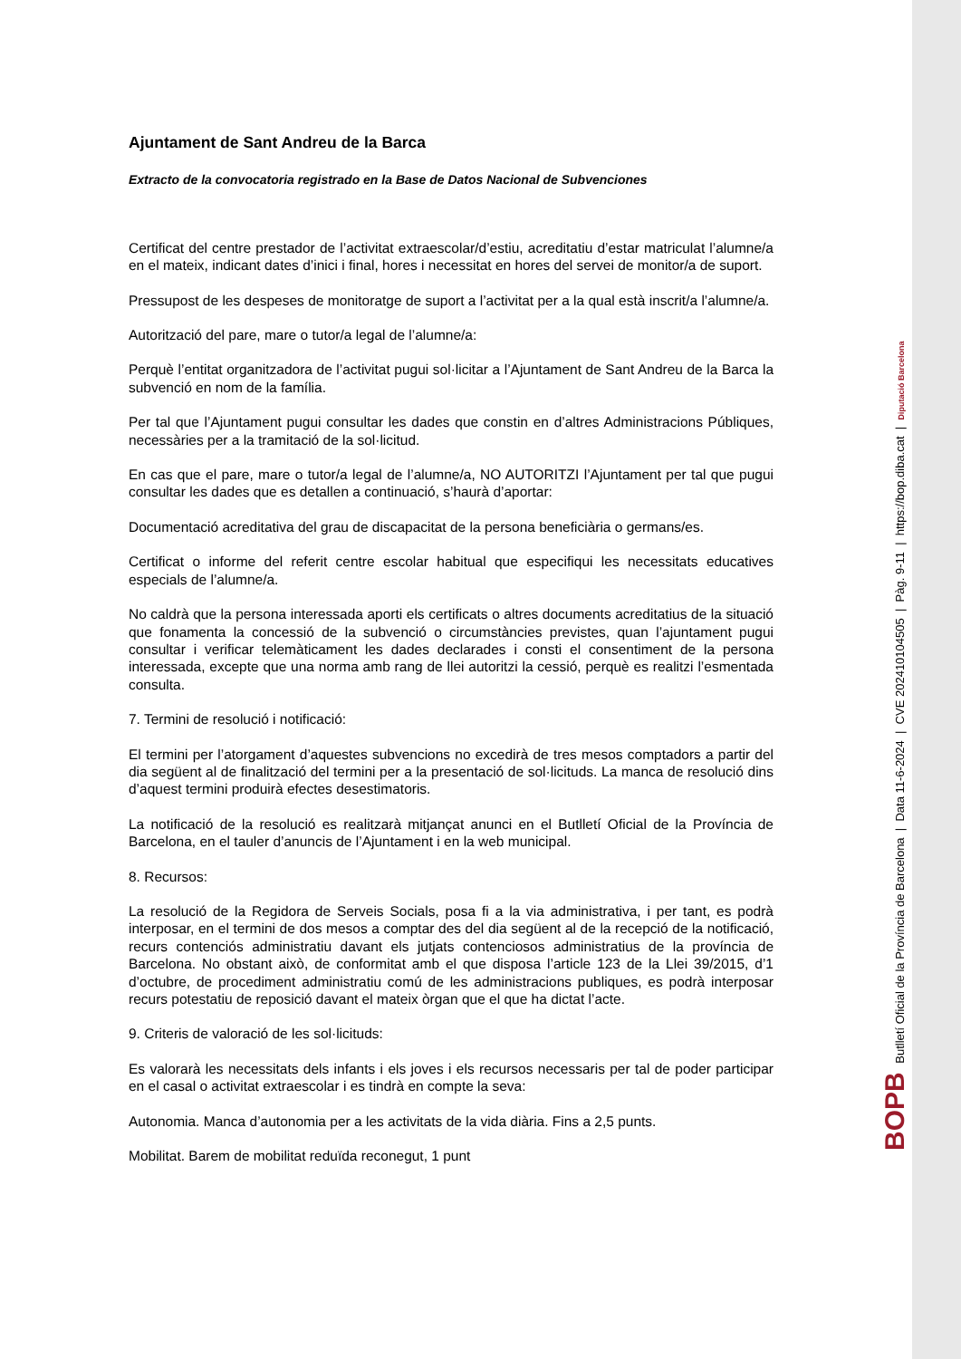Ajuntament de Sant Andreu de la Barca
Extracto de la convocatoria registrado en la Base de Datos Nacional de Subvenciones
Certificat del centre prestador de l’activitat extraescolar/d’estiu, acreditatiu d’estar matriculat l’alumne/a en el mateix, indicant dates d’inici i final, hores i necessitat en hores del servei de monitor/a de suport.
Pressupost de les despeses de monitoratge de suport a l’activitat per a la qual està inscrit/a l’alumne/a.
Autorització del pare, mare o tutor/a legal de l’alumne/a:
Perquè l’entitat organitzadora de l’activitat pugui sol·licitar a l’Ajuntament de Sant Andreu de la Barca la subvenció en nom de la família.
Per tal que l’Ajuntament pugui consultar les dades que constin en d’altres Administracions Públiques, necessàries per a la tramitació de la sol·licitud.
En cas que el pare, mare o tutor/a legal de l’alumne/a, NO AUTORITZI l’Ajuntament per tal que pugui consultar les dades que es detallen a continuació, s’haurà d’aportar:
Documentació acreditativa del grau de discapacitat de la persona beneficiària o germans/es.
Certificat o informe del referit centre escolar habitual que especifiqui les necessitats educatives especials de l’alumne/a.
No caldrà que la persona interessada aporti els certificats o altres documents acreditatius de la situació que fonamenta la concessió de la subvenció o circumstàncies previstes, quan l’ajuntament pugui consultar i verificar telemàticament les dades declarades i consti el consentiment de la persona interessada, excepte que una norma amb rang de llei autoritzi la cessió, perquè es realitzi l’esmentada consulta.
7. Termini de resolució i notificació:
El termini per l’atorgament d’aquestes subvencions no excedirà de tres mesos comptadors a partir del dia següent al de finalització del termini per a la presentació de sol·licituds. La manca de resolució dins d’aquest termini produirà efectes desestimatoris.
La notificació de la resolució es realitzarà mitjançat anunci en el Butlletí Oficial de la Província de Barcelona, en el tauler d’anuncis de l’Ajuntament i en la web municipal.
8. Recursos:
La resolució de la Regidora de Serveis Socials, posa fi a la via administrativa, i per tant, es podrà interposar, en el termini de dos mesos a comptar des del dia següent al de la recepció de la notificació, recurs contenciós administratiu davant els jutjats contenciosos administratius de la província de Barcelona. No obstant això, de conformitat amb el que disposa l’article 123 de la Llei 39/2015, d’1 d’octubre, de procediment administratiu comú de les administracions publiques, es podrà interposar recurs potestatiu de reposició davant el mateix òrgan que el que ha dictat l’acte.
9. Criteris de valoració de les sol·licituds:
Es valorarà les necessitats dels infants i els joves i els recursos necessaris per tal de poder participar en el casal o activitat extraescolar i es tindrà en compte la seva:
Autonomia. Manca d’autonomia per a les activitats de la vida diària. Fins a 2,5 punts.
Mobilitat. Barem de mobilitat reduïda reconegut, 1 punt
BOPB Butlletí Oficial de la Província de Barcelona | Data 11-6-2024 | CVE 202410104505 | Pàg. 9-11 | https://bop.diba.cat | Diputació Barcelona